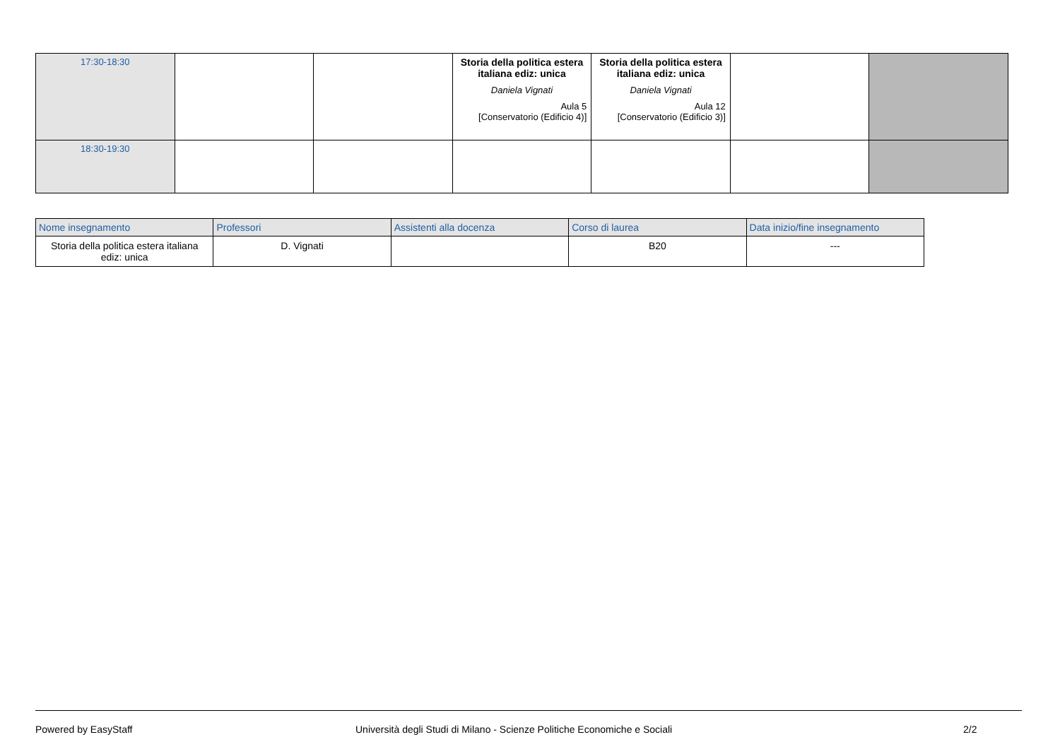| 17:30-18:30 | | | Storia della politica estera italiana ediz: unica Daniela Vignati Aula 5 [Conservatorio (Edificio 4)] | Storia della politica estera italiana ediz: unica Daniela Vignati Aula 12 [Conservatorio (Edificio 3)] | | |
| 18:30-19:30 | | | | | | |
| Nome insegnamento | Professori | Assistenti alla docenza | Corso di laurea | Data inizio/fine insegnamento |
| --- | --- | --- | --- | --- |
| Storia della politica estera italiana ediz: unica | D. Vignati | | B20 | --- |
Powered by EasyStaff Università degli Studi di Milano - Scienze Politiche Economiche e Sociali 2/2